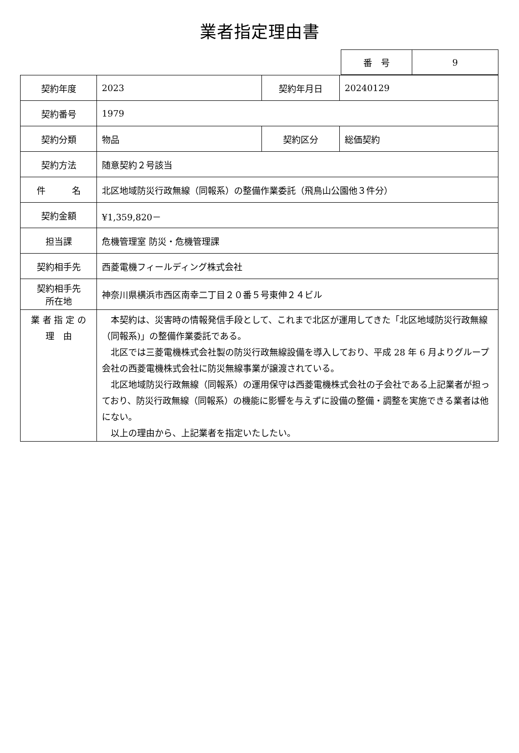業者指定理由書
| 番 号 | 9 |
| 契約年度 | 2023 | 契約年月日 | 20240129 |
| 契約番号 | 1979 | | |
| 契約分類 | 物品 | 契約区分 | 総価契約 |
| 契約方法 | 随意契約２号該当 | | |
| 件 名 | 北区地域防災行政無線（同報系）の整備作業委託（飛鳥山公園他３件分） | | |
| 契約金額 | ¥1,359,820－ | | |
| 担当課 | 危機管理室 防災・危機管理課 | | |
| 契約相手先 | 西菱電機フィールディング株式会社 | | |
| 契約相手先 所在地 | 神奈川県横浜市西区南幸二丁目２０番５号東伸２４ビル | | |
| 業 者 指 定 の 理 由 | 本契約は、災害時の情報発信手段として、これまで北区が運用してきた「北区地域防災行政無線（同報系)」の整備作業委託である。 北区では三菱電機株式会社製の防災行政無線設備を導入しており、平成 28 年 6 月よりグループ会社の西菱電機株式会社に防災無線事業が譲渡されている。 北区地域防災行政無線（同報系）の運用保守は西菱電機株式会社の子会社である上記業者が担っており、防災行政無線（同報系）の機能に影響を与えずに設備の整備・調整を実施できる業者は他にない。 以上の理由から、上記業者を指定いたしたい。 | | |